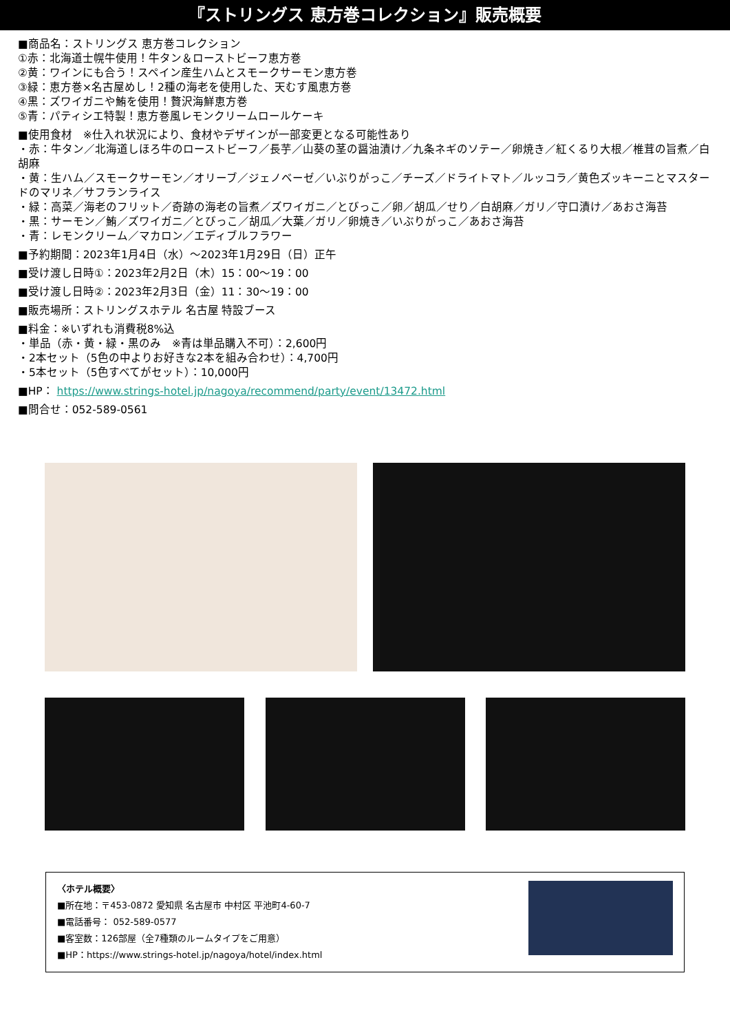『ストリングス 恵方巻コレクション』販売概要
■商品名：ストリングス 恵方巻コレクション
①赤：北海道士幌牛使用！牛タン＆ローストビーフ恵方巻
②黄：ワインにも合う！スペイン産生ハムとスモークサーモン恵方巻
③緑：恵方巻×名古屋めし！2種の海老を使用した、天むす風恵方巻
④黒：ズワイガニや鮪を使用！贅沢海鮮恵方巻
⑤青：パティシエ特製！恵方巻風レモンクリームロールケーキ
■使用食材　※仕入れ状況により、食材やデザインが一部変更となる可能性あり
・赤：牛タン／北海道しほろ牛のローストビーフ／長芋／山葵の茎の醤油漬け／九条ネギのソテー／卵焼き／紅くるり大根／椎茸の旨煮／白胡麻
・黄：生ハム／スモークサーモン／オリーブ／ジェノベーゼ／いぶりがっこ／チーズ／ドライトマト／ルッコラ／黄色ズッキーニとマスタードのマリネ／サフランライス
・緑：高菜／海老のフリット／奇跡の海老の旨煮／ズワイガニ／とびっこ／卵／胡瓜／せり／白胡麻／ガリ／守口漬け／あおさ海苔
・黒：サーモン／鮪／ズワイガニ／とびっこ／胡瓜／大葉／ガリ／卵焼き／いぶりがっこ／あおさ海苔
・青：レモンクリーム／マカロン／エディブルフラワー
■予約期間：2023年1月4日（水）～2023年1月29日（日）正午
■受け渡し日時①：2023年2月2日（木）15：00～19：00
■受け渡し日時②：2023年2月3日（金）11：30～19：00
■販売場所：ストリングスホテル 名古屋 特設ブース
■料金：※いずれも消費税8%込
・単品（赤・黄・緑・黒のみ　※青は単品購入不可）：2,600円
・2本セット（5色の中よりお好きな2本を組み合わせ）：4,700円
・5本セット（5色すべてがセット）：10,000円
■HP： https://www.strings-hotel.jp/nagoya/recommend/party/event/13472.html
■問合せ：052-589-0561
〈ホテル概要〉
■所在地：〒453-0872 愛知県 名古屋市 中村区 平池町4-60-7
■電話番号： 052-589-0577
■客室数：126部屋（全7種類のルームタイプをご用意）
■HP：https://www.strings-hotel.jp/nagoya/hotel/index.html